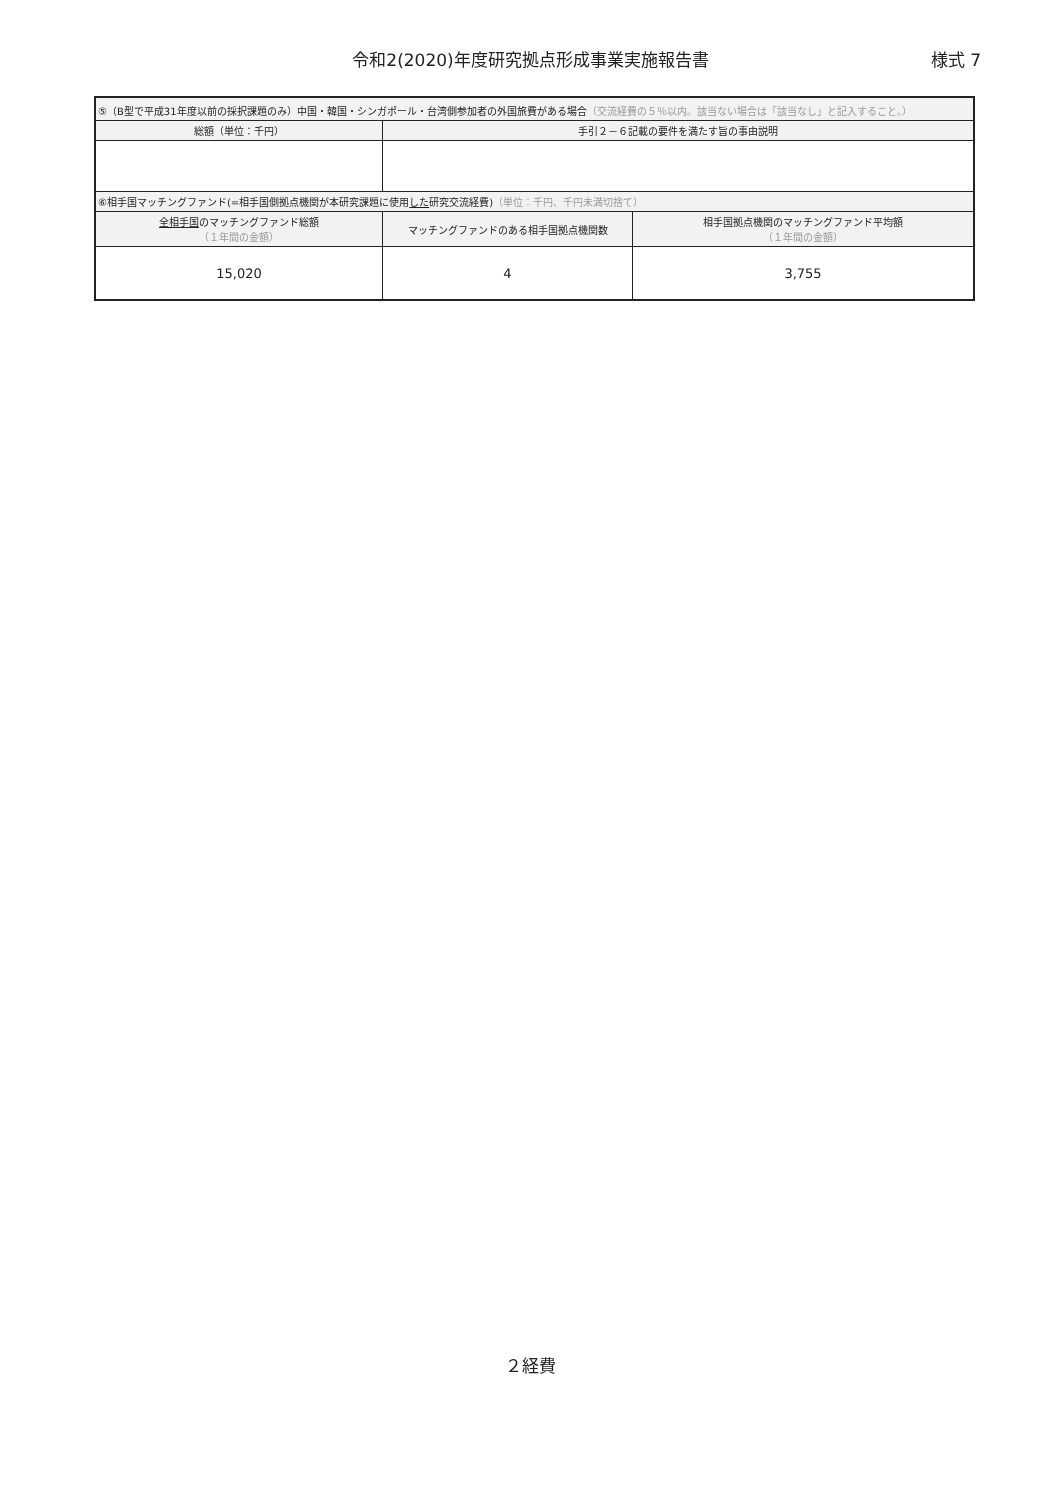令和2(2020)年度研究拠点形成事業実施報告書
様式 7
| ⑤（B型で平成31年度以前の採択課題のみ）中国・韓国・シンガポール・台湾側参加者の外国旅費がある場合 （交流経費の５％以内。該当ない場合は「該当なし」と記入すること。） | | |
| 総額（単位：千円） | 手引２－６記載の要件を満たす旨の事由説明 | |
| ⑥相手国マッチングファンド(=相手国側拠点機関が本研究課題に使用 した 研究交流経費) （単位：千円、千円未満切捨て） | | |
| 全相手国 のマッチングファンド総額 （１年間の金額） | マッチングファンドのある相手国拠点機関数 | 相手国拠点機関のマッチングファンド平均額 （１年間の金額） |
| 15,020 | 4 | 3,755 |
２経費